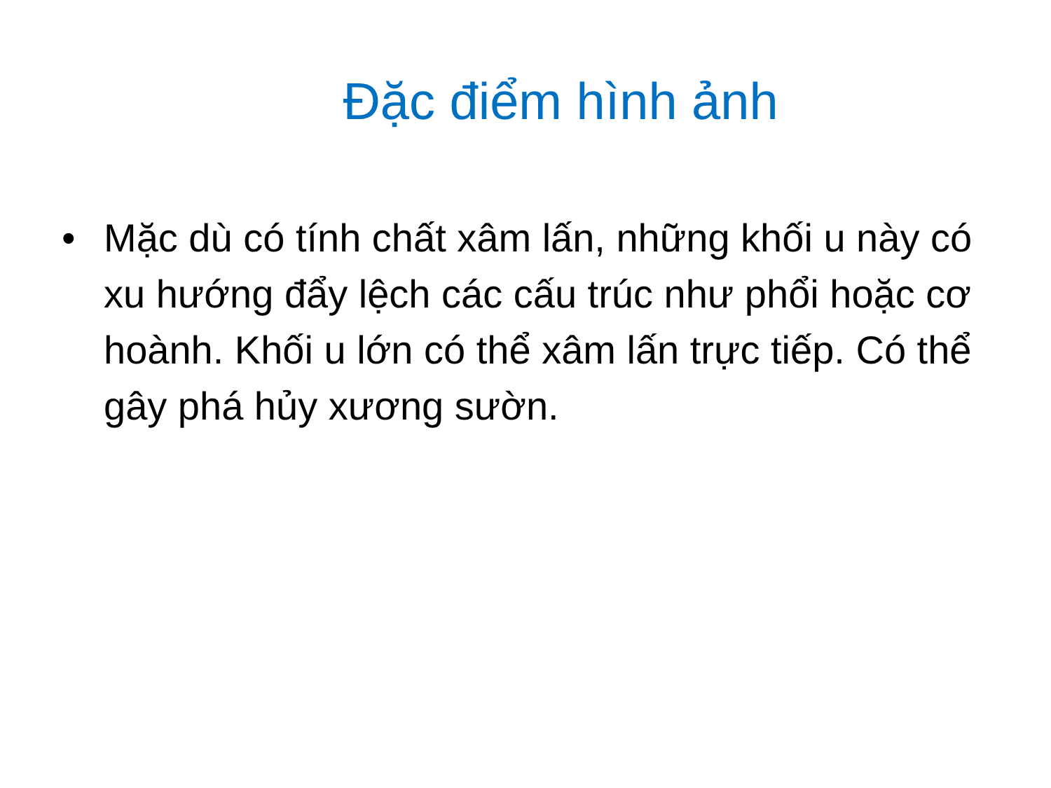Đặc điểm hình ảnh
• Mặc dù có tính chất xâm lấn, những khối u này có xu hướng đẩy lệch các cấu trúc như phổi hoặc cơ hoành. Khối u lớn có thể xâm lấn trực tiếp. Có thể gây phá hủy xương sườn.